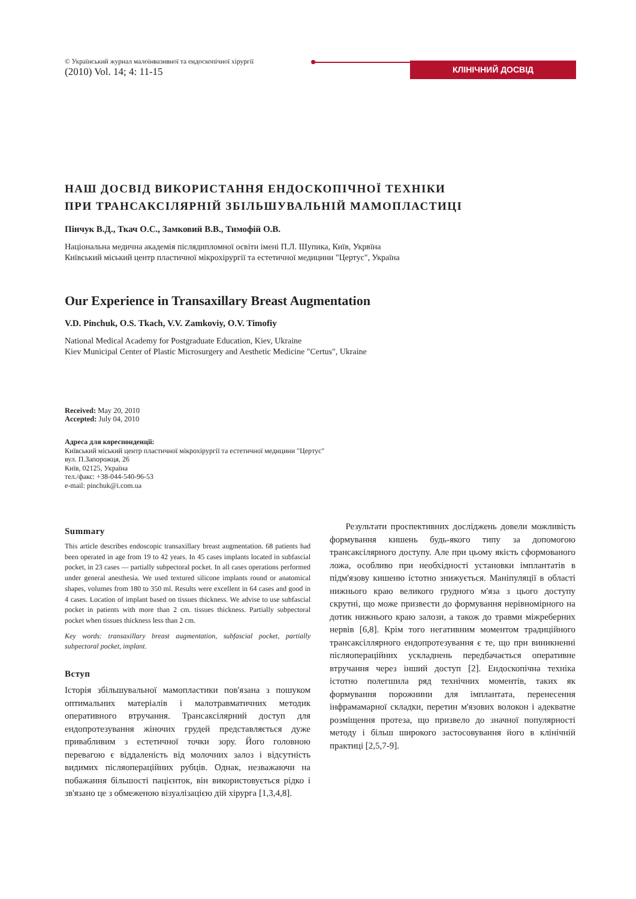© Український журнал малоінвазивної та ендоскопічної хірургії
(2010) Vol. 14; 4: 11-15
КЛІНІЧНИЙ ДОСВІД
НАШ ДОСВІД ВИКОРИСТАННЯ ЕНДОСКОПІЧНОЇ ТЕХНІКИ
ПРИ ТРАНСАКСІЛЯРНІЙ ЗБІЛЬШУВАЛЬНІЙ МАМОПЛАСТИЦІ
Пінчук В.Д., Ткач О.С., Замковий В.В., Тимофій О.В.
Національна медична академія післядипломної освіти імені П.Л. Шупика, Київ, Укрвїна
Київський міський центр пластичної мікрохірургії та естетичної медицини "Цертус", Україна
Our Experience in Transaxillary Breast Augmentation
V.D. Pinchuk, O.S. Tkach, V.V. Zamkoviy, O.V. Timofiy
National Medical Academy for Postgraduate Education, Kiev, Ukraine
Kiev Municipal Center of Plastic Microsurgery and Aesthetic Medicine "Certus", Ukraine
Received: May 20, 2010
Accepted: July 04, 2010
Адреса для кореспонденції:
Київський міський центр пластичної мікрохірургії та естетичної медицини "Цертус"
вул. П.Запорожця, 26
Київ, 02125, Україна
тел./факс: +38-044-540-96-53
e-mail: pinchuk@i.com.ua
Summary
This article describes endoscopic transaxillary breast augmentation. 68 patients had been operated in age from 19 to 42 years. In 45 cases implants located in subfascial pocket, in 23 cases — partially subpectoral pocket. In all cases operations performed under general anesthesia. We used textured silicone implants round or anatomical shapes, volumes from 180 to 350 ml. Results were excellent in 64 cases and good in 4 cases. Location of implant based on tissues thickness. We advise to use subfascial pocket in patients with more than 2 cm. tissues thickness. Partially subpectoral pocket when tissues thickness less than 2 cm.
Key words: transaxillary breast augmentation, subfascial pocket, partially subpectoral pocket, implant.
Вступ
Історія збільшувальної мамопластики пов'язана з пошуком оптимальних матеріалів і малотравматичних методик оперативного втручання. Трансаксілярний доступ для ендопротезування жіночих грудей представляється дуже привабливим з естетичної точки зору. Його головною перевагою є віддаленість від молочних залоз і відсутність видимих післяопераційних рубців. Однак, незважаючи на побажання більшості пацієнток, він використовується рідко і зв'язано це з обмеженою візуалізацією дій хірурга [1,3,4,8].
Результати проспективних досліджень довели можливість формування кишень будь-якого типу за допомогою трансаксілярного доступу. Але при цьому якість сформованого ложа, особливо при необхідності установки імплантатів в підм'язову кишеню істотно знижується. Маніпуляції в області нижнього краю великого грудного м'яза з цього доступу скрутні, що може призвести до формування нерівномірного на дотик нижнього краю залози, а також до травми міжреберних нервів [6,8]. Крім того негативним моментом традиційного трансаксіллярного ендопротезування є те, що при виникненні післяопераційних ускладнень передбачається оперативне втручання через інший доступ [2]. Ендоскопічна техніка істотно полегшила ряд технічних моментів, таких як формування порожнини для імплантата, перенесення інфрамамарної складки, перетин м'язових волокон і адекватне розміщення протеза, що призвело до значної популярності методу і більш широкого застосовування його в клінічній практиці [2,5,7-9].